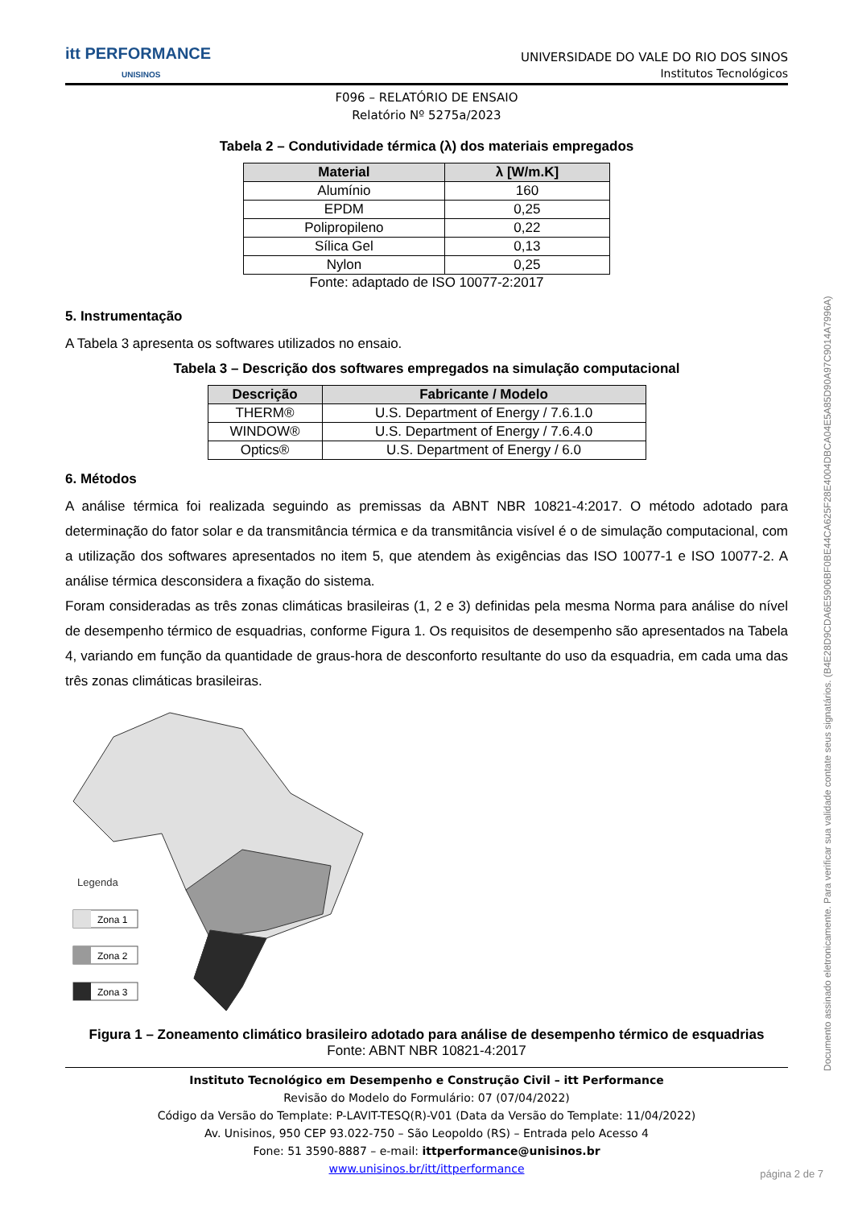itt PERFORMANCE
UNISINOS
UNIVERSIDADE DO VALE DO RIO DOS SINOS
Institutos Tecnológicos
F096 – RELATÓRIO DE ENSAIO
Relatório Nº 5275a/2023
Tabela 2 – Condutividade térmica (λ) dos materiais empregados
| Material | λ [W/m.K] |
| --- | --- |
| Alumínio | 160 |
| EPDM | 0,25 |
| Polipropileno | 0,22 |
| Sílica Gel | 0,13 |
| Nylon | 0,25 |
Fonte: adaptado de ISO 10077-2:2017
5. Instrumentação
A Tabela 3 apresenta os softwares utilizados no ensaio.
Tabela 3 – Descrição dos softwares empregados na simulação computacional
| Descrição | Fabricante / Modelo |
| --- | --- |
| THERM® | U.S. Department of Energy / 7.6.1.0 |
| WINDOW® | U.S. Department of Energy / 7.6.4.0 |
| Optics® | U.S. Department of Energy / 6.0 |
6. Métodos
A análise térmica foi realizada seguindo as premissas da ABNT NBR 10821-4:2017. O método adotado para determinação do fator solar e da transmitância térmica e da transmitância visível é o de simulação computacional, com a utilização dos softwares apresentados no item 5, que atendem às exigências das ISO 10077-1 e ISO 10077-2. A análise térmica desconsidera a fixação do sistema.
Foram consideradas as três zonas climáticas brasileiras (1, 2 e 3) definidas pela mesma Norma para análise do nível de desempenho térmico de esquadrias, conforme Figura 1. Os requisitos de desempenho são apresentados na Tabela 4, variando em função da quantidade de graus-hora de desconforto resultante do uso da esquadria, em cada uma das três zonas climáticas brasileiras.
Legenda
Zona 1
Zona 2
Zona 3
Figura 1 – Zoneamento climático brasileiro adotado para análise de desempenho térmico de esquadrias
Fonte: ABNT NBR 10821-4:2017
Instituto Tecnológico em Desempenho e Construção Civil – itt Performance
Revisão do Modelo do Formulário: 07 (07/04/2022)
Código da Versão do Template: P-LAVIT-TESQ(R)-V01 (Data da Versão do Template: 11/04/2022)
Av. Unisinos, 950 CEP 93.022-750 – São Leopoldo (RS) – Entrada pelo Acesso 4
Fone: 51 3590-8887 – e-mail: ittperformance@unisinos.br
www.unisinos.br/itt/ittperformance
Documento assinado eletronicamente. Para verificar sua validade contate seus signatários. (B4E28D9CDA6E5906BF0BE44CA625F28E4004DBCA04E5A85D90A97C9014A7996A)
página 2 de 7